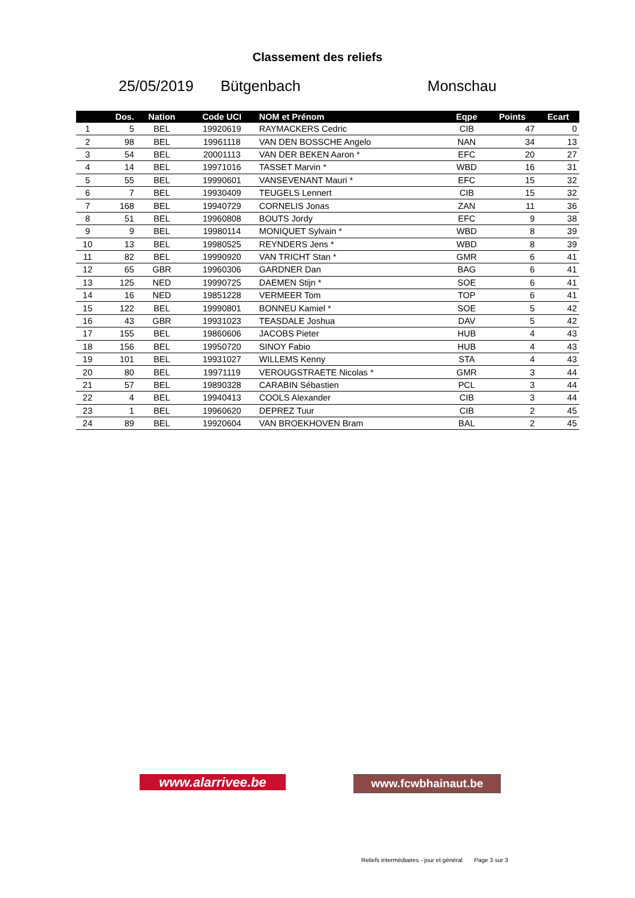Classement des reliefs
25/05/2019 Bütgenbach Monschau
| | Dos. | Nation | Code UCI | NOM et Prénom | Eqpe | Points | Ecart |
| --- | --- | --- | --- | --- | --- | --- | --- |
| 1 | 5 | BEL | 19920619 | RAYMACKERS Cedric | CIB | 47 | 0 |
| 2 | 98 | BEL | 19961118 | VAN DEN BOSSCHE Angelo | NAN | 34 | 13 |
| 3 | 54 | BEL | 20001113 | VAN DER BEKEN Aaron * | EFC | 20 | 27 |
| 4 | 14 | BEL | 19971016 | TASSET Marvin * | WBD | 16 | 31 |
| 5 | 55 | BEL | 19990601 | VANSEVENANT Mauri * | EFC | 15 | 32 |
| 6 | 7 | BEL | 19930409 | TEUGELS Lennert | CIB | 15 | 32 |
| 7 | 168 | BEL | 19940729 | CORNELIS Jonas | ZAN | 11 | 36 |
| 8 | 51 | BEL | 19960808 | BOUTS Jordy | EFC | 9 | 38 |
| 9 | 9 | BEL | 19980114 | MONIQUET Sylvain * | WBD | 8 | 39 |
| 10 | 13 | BEL | 19980525 | REYNDERS Jens * | WBD | 8 | 39 |
| 11 | 82 | BEL | 19990920 | VAN TRICHT Stan * | GMR | 6 | 41 |
| 12 | 65 | GBR | 19960306 | GARDNER Dan | BAG | 6 | 41 |
| 13 | 125 | NED | 19990725 | DAEMEN Stijn * | SOE | 6 | 41 |
| 14 | 16 | NED | 19851228 | VERMEER Tom | TOP | 6 | 41 |
| 15 | 122 | BEL | 19990801 | BONNEU Kamiel * | SOE | 5 | 42 |
| 16 | 43 | GBR | 19931023 | TEASDALE Joshua | DAV | 5 | 42 |
| 17 | 155 | BEL | 19860606 | JACOBS Pieter | HUB | 4 | 43 |
| 18 | 156 | BEL | 19950720 | SINOY Fabio | HUB | 4 | 43 |
| 19 | 101 | BEL | 19931027 | WILLEMS Kenny | STA | 4 | 43 |
| 20 | 80 | BEL | 19971119 | VEROUGSTRAETE Nicolas * | GMR | 3 | 44 |
| 21 | 57 | BEL | 19890328 | CARABIN Sébastien | PCL | 3 | 44 |
| 22 | 4 | BEL | 19940413 | COOLS Alexander | CIB | 3 | 44 |
| 23 | 1 | BEL | 19960620 | DEPREZ Tuur | CIB | 2 | 45 |
| 24 | 89 | BEL | 19920604 | VAN BROEKHOVEN Bram | BAL | 2 | 45 |
www.alarrivee.be
www.fcwbhainaut.be
Reliefs intermédiaires - jour et général Page 3 sur 3